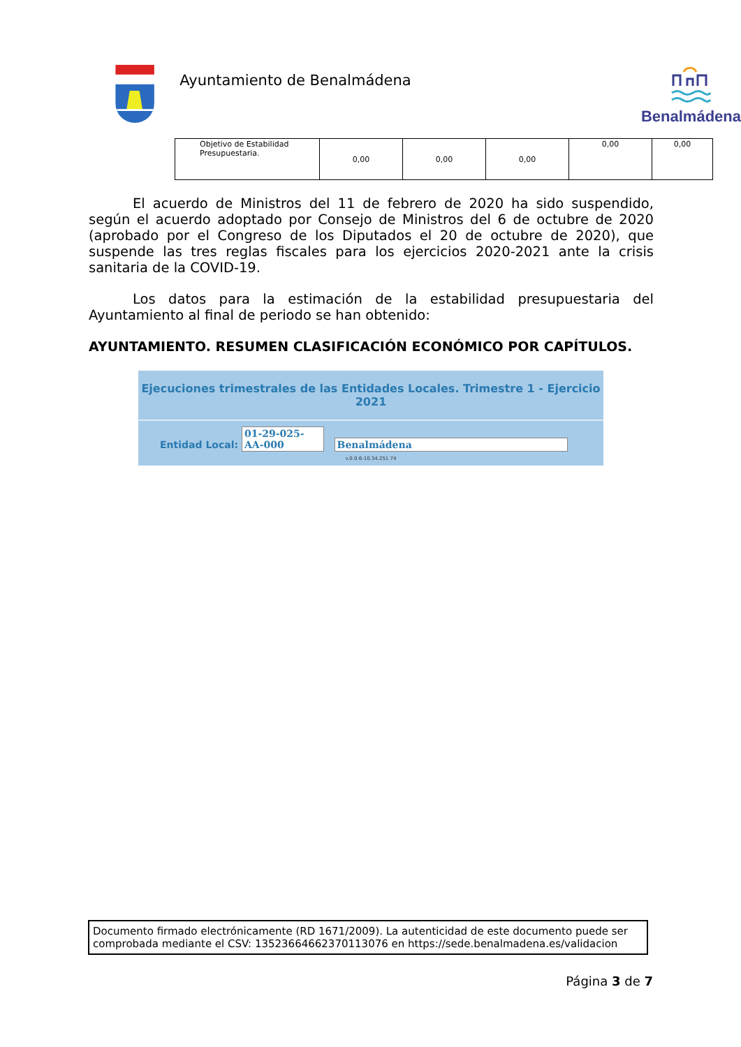Ayuntamiento de Benalmádena
Benalmádena
| Objetivo de Estabilidad Presupuestaria. | 0,00 | 0,00 | 0,00 | 0,00 | 0,00 |
El acuerdo de Ministros del 11 de febrero de 2020 ha sido suspendido, según el acuerdo adoptado por Consejo de Ministros del 6 de octubre de 2020 (aprobado por el Congreso de los Diputados el 20 de octubre de 2020), que suspende las tres reglas fiscales para los ejercicios 2020-2021 ante la crisis sanitaria de la COVID-19.
Los datos para la estimación de la estabilidad presupuestaria del Ayuntamiento al final de periodo se han obtenido:
AYUNTAMIENTO. RESUMEN CLASIFICACIÓN ECONÓMICO POR CAPÍTULOS.
Ejecuciones trimestrales de las Entidades Locales. Trimestre 1 - Ejercicio 2021
Entidad Local: 01-29-025-AA-000 Benalmádena
v.0.0.6-10.34.251.74
Documento firmado electrónicamente (RD 1671/2009). La autenticidad de este documento puede ser comprobada mediante el CSV: 13523664662370113076 en https://sede.benalmadena.es/validacion
Página 3 de 7